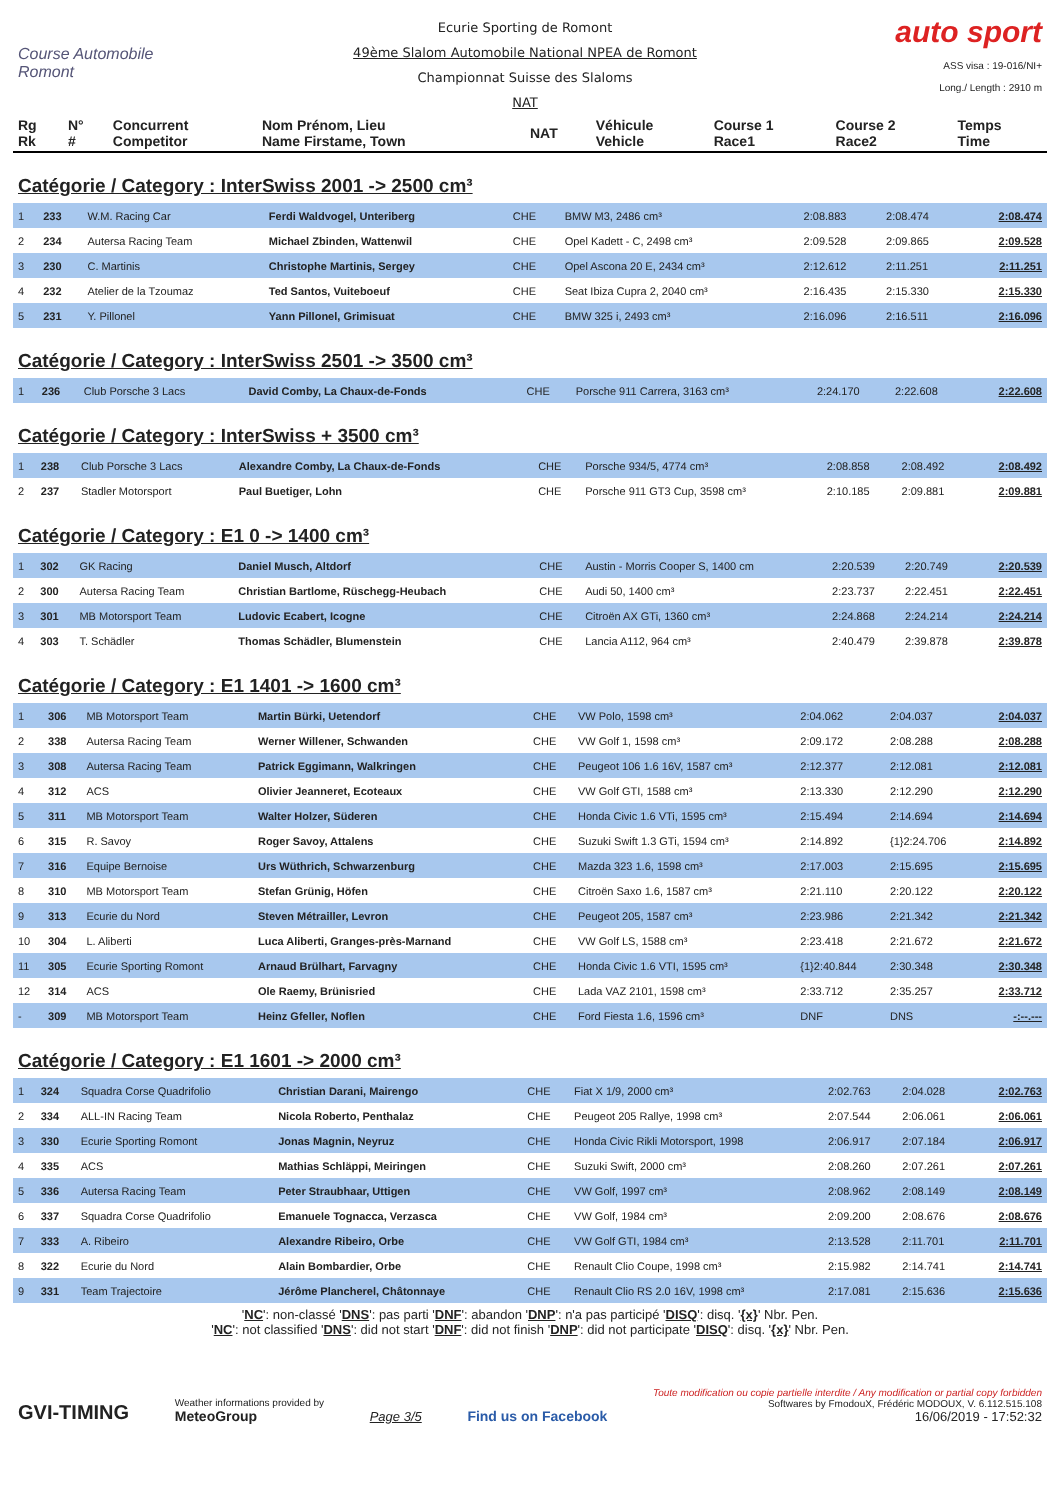Course Automobile Romont
Ecurie Sporting de Romont
49ème Slalom Automobile National NPEA de Romont
Championnat Suisse des Slaloms
NAT
auto sport
ASS visa : 19-016/NI+
Long./ Length : 2910 m
| Rg Rk | N° # | Concurrent Competitor | Nom Prénom, Lieu Name Firstame, Town | NAT | Véhicule Vehicle | Course 1 Race1 | Course 2 Race2 | Temps Time |
Catégorie / Category : InterSwiss 2001 -> 2500 cm³
| 1 | 233 | W.M. Racing Car | Ferdi Waldvogel, Unteriberg | CHE | BMW M3, 2486 cm³ | 2:08.883 | 2:08.474 | 2:08.474 |
| 2 | 234 | Autersa Racing Team | Michael Zbinden, Wattenwil | CHE | Opel Kadett - C, 2498 cm³ | 2:09.528 | 2:09.865 | 2:09.528 |
| 3 | 230 | C. Martinis | Christophe Martinis, Sergey | CHE | Opel Ascona 20 E, 2434 cm³ | 2:12.612 | 2:11.251 | 2:11.251 |
| 4 | 232 | Atelier de la Tzoumaz | Ted Santos, Vuiteboeuf | CHE | Seat Ibiza Cupra 2, 2040 cm³ | 2:16.435 | 2:15.330 | 2:15.330 |
| 5 | 231 | Y. Pillonel | Yann Pillonel, Grimisuat | CHE | BMW 325 i, 2493 cm³ | 2:16.096 | 2:16.511 | 2:16.096 |
Catégorie / Category : InterSwiss 2501 -> 3500 cm³
| 1 | 236 | Club Porsche 3 Lacs | David Comby, La Chaux-de-Fonds | CHE | Porsche 911 Carrera, 3163 cm³ | 2:24.170 | 2:22.608 | 2:22.608 |
Catégorie / Category : InterSwiss + 3500 cm³
| 1 | 238 | Club Porsche 3 Lacs | Alexandre Comby, La Chaux-de-Fonds | CHE | Porsche 934/5, 4774 cm³ | 2:08.858 | 2:08.492 | 2:08.492 |
| 2 | 237 | Stadler Motorsport | Paul Buetiger, Lohn | CHE | Porsche 911 GT3 Cup, 3598 cm³ | 2:10.185 | 2:09.881 | 2:09.881 |
Catégorie / Category : E1 0 -> 1400 cm³
| 1 | 302 | GK Racing | Daniel Musch, Altdorf | CHE | Austin - Morris Cooper S, 1400 cm | 2:20.539 | 2:20.749 | 2:20.539 |
| 2 | 300 | Autersa Racing Team | Christian Bartlome, Rüschegg-Heubach | CHE | Audi 50, 1400 cm³ | 2:23.737 | 2:22.451 | 2:22.451 |
| 3 | 301 | MB Motorsport Team | Ludovic Ecabert, Icogne | CHE | Citroën AX GTi, 1360 cm³ | 2:24.868 | 2:24.214 | 2:24.214 |
| 4 | 303 | T. Schädler | Thomas Schädler, Blumenstein | CHE | Lancia A112, 964 cm³ | 2:40.479 | 2:39.878 | 2:39.878 |
Catégorie / Category : E1 1401 -> 1600 cm³
| 1 | 306 | MB Motorsport Team | Martin Bürki, Uetendorf | CHE | VW Polo, 1598 cm³ | 2:04.062 | 2:04.037 | 2:04.037 |
| 2 | 338 | Autersa Racing Team | Werner Willener, Schwanden | CHE | VW Golf 1, 1598 cm³ | 2:09.172 | 2:08.288 | 2:08.288 |
| 3 | 308 | Autersa Racing Team | Patrick Eggimann, Walkringen | CHE | Peugeot 106 1.6 16V, 1587 cm³ | 2:12.377 | 2:12.081 | 2:12.081 |
| 4 | 312 | ACS | Olivier Jeanneret, Ecoteaux | CHE | VW Golf GTI, 1588 cm³ | 2:13.330 | 2:12.290 | 2:12.290 |
| 5 | 311 | MB Motorsport Team | Walter Holzer, Süderen | CHE | Honda Civic 1.6 VTi, 1595 cm³ | 2:15.494 | 2:14.694 | 2:14.694 |
| 6 | 315 | R. Savoy | Roger Savoy, Attalens | CHE | Suzuki Swift 1.3 GTi, 1594 cm³ | 2:14.892 | {1}2:24.706 | 2:14.892 |
| 7 | 316 | Equipe Bernoise | Urs Wüthrich, Schwarzenburg | CHE | Mazda 323 1.6, 1598 cm³ | 2:17.003 | 2:15.695 | 2:15.695 |
| 8 | 310 | MB Motorsport Team | Stefan Grünig, Höfen | CHE | Citroën Saxo 1.6, 1587 cm³ | 2:21.110 | 2:20.122 | 2:20.122 |
| 9 | 313 | Ecurie du Nord | Steven Métrailler, Levron | CHE | Peugeot 205, 1587 cm³ | 2:23.986 | 2:21.342 | 2:21.342 |
| 10 | 304 | L. Aliberti | Luca Aliberti, Granges-près-Marnand | CHE | VW Golf LS, 1588 cm³ | 2:23.418 | 2:21.672 | 2:21.672 |
| 11 | 305 | Ecurie Sporting Romont | Arnaud Brülhart, Farvagny | CHE | Honda Civic 1.6 VTI, 1595 cm³ | {1}2:40.844 | 2:30.348 | 2:30.348 |
| 12 | 314 | ACS | Ole Raemy, Brünisried | CHE | Lada VAZ 2101, 1598 cm³ | 2:33.712 | 2:35.257 | 2:33.712 |
| - | 309 | MB Motorsport Team | Heinz Gfeller, Noflen | CHE | Ford Fiesta 1.6, 1596 cm³ | DNF | DNS | -:--.--- |
Catégorie / Category : E1 1601 -> 2000 cm³
| 1 | 324 | Squadra Corse Quadrifolio | Christian Darani, Mairengo | CHE | Fiat X 1/9, 2000 cm³ | 2:02.763 | 2:04.028 | 2:02.763 |
| 2 | 334 | ALL-IN Racing Team | Nicola Roberto, Penthalaz | CHE | Peugeot 205 Rallye, 1998 cm³ | 2:07.544 | 2:06.061 | 2:06.061 |
| 3 | 330 | Ecurie Sporting Romont | Jonas Magnin, Neyruz | CHE | Honda Civic Rikli Motorsport, 1998 | 2:06.917 | 2:07.184 | 2:06.917 |
| 4 | 335 | ACS | Mathias Schläppi, Meiringen | CHE | Suzuki Swift, 2000 cm³ | 2:08.260 | 2:07.261 | 2:07.261 |
| 5 | 336 | Autersa Racing Team | Peter Straubhaar, Uttigen | CHE | VW Golf, 1997 cm³ | 2:08.962 | 2:08.149 | 2:08.149 |
| 6 | 337 | Squadra Corse Quadrifolio | Emanuele Tognacca, Verzasca | CHE | VW Golf, 1984 cm³ | 2:09.200 | 2:08.676 | 2:08.676 |
| 7 | 333 | A. Ribeiro | Alexandre Ribeiro, Orbe | CHE | VW Golf GTI, 1984 cm³ | 2:13.528 | 2:11.701 | 2:11.701 |
| 8 | 322 | Ecurie du Nord | Alain Bombardier, Orbe | CHE | Renault Clio Coupe, 1998 cm³ | 2:15.982 | 2:14.741 | 2:14.741 |
| 9 | 331 | Team Trajectoire | Jérôme Plancherel, Châtonnaye | CHE | Renault Clio RS 2.0 16V, 1998 cm³ | 2:17.081 | 2:15.636 | 2:15.636 |
'NC': non-classé 'DNS': pas parti 'DNF': abandon 'DNP': n'a pas participé 'DISQ': disq. '{x}' Nbr. Pen.
'NC': not classified 'DNS': did not start 'DNF': did not finish 'DNP': did not participate 'DISQ': disq. '{x}' Nbr. Pen.
GVI-TIMING
Weather informations provided by
MeteoGroup
Page 3/5
Find us on Facebook
Toute modification ou copie partielle interdite / Any modification or partial copy forbidden
Softwares by FmodouX, Frédéric MODOUX, V. 6.112.515.108
16/06/2019 - 17:52:32